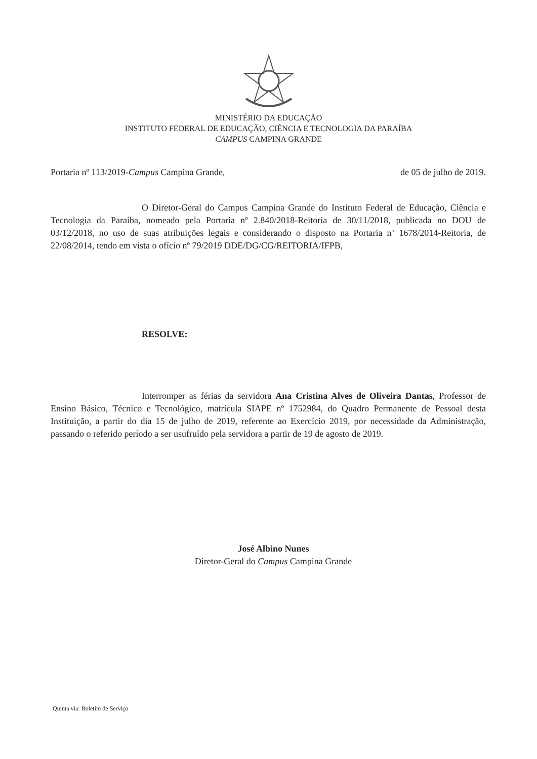MINISTÉRIO DA EDUCAÇÃO
INSTITUTO FEDERAL DE EDUCAÇÃO, CIÊNCIA E TECNOLOGIA DA PARAÍBA
CAMPUS CAMPINA GRANDE
Portaria nº 113/2019-Campus Campina Grande, de 05 de julho de 2019.
O Diretor-Geral do Campus Campina Grande do Instituto Federal de Educação, Ciência e Tecnologia da Paraíba, nomeado pela Portaria nº 2.840/2018-Reitoria de 30/11/2018, publicada no DOU de 03/12/2018, no uso de suas atribuições legais e considerando o disposto na Portaria nº 1678/2014-Reitoria, de 22/08/2014, tendo em vista o ofício nº 79/2019 DDE/DG/CG/REITORIA/IFPB,
RESOLVE:
Interromper as férias da servidora Ana Cristina Alves de Oliveira Dantas, Professor de Ensino Básico, Técnico e Tecnológico, matrícula SIAPE nº 1752984, do Quadro Permanente de Pessoal desta Instituição, a partir do dia 15 de julho de 2019, referente ao Exercício 2019, por necessidade da Administração, passando o referido período a ser usufruído pela servidora a partir de 19 de agosto de 2019.
José Albino Nunes
Diretor-Geral do Campus Campina Grande
Quinta via: Boletim de Serviço